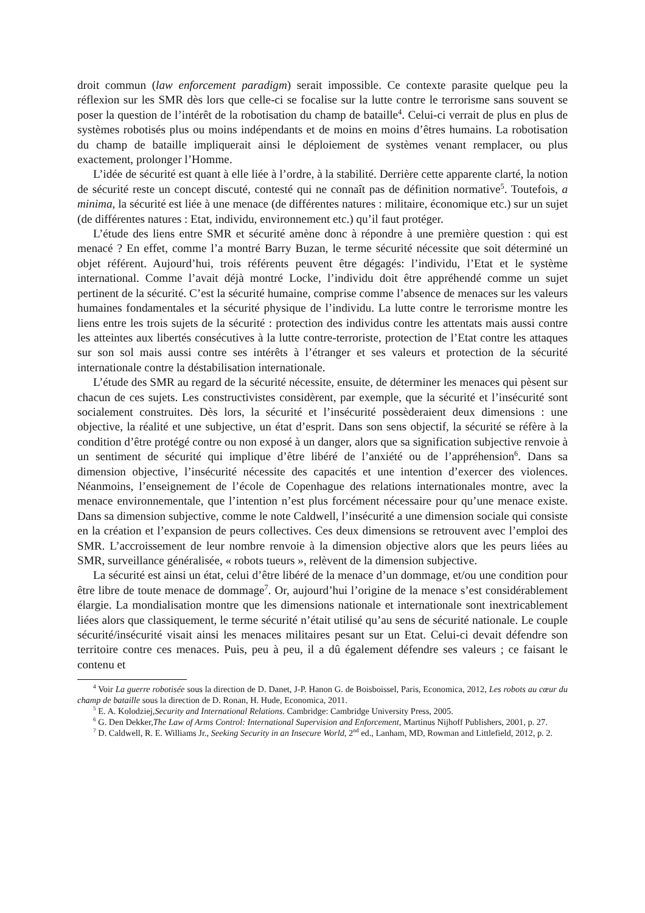droit commun (law enforcement paradigm) serait impossible. Ce contexte parasite quelque peu la réflexion sur les SMR dès lors que celle-ci se focalise sur la lutte contre le terrorisme sans souvent se poser la question de l’intérêt de la robotisation du champ de bataille<sup>4</sup>. Celui-ci verrait de plus en plus de systèmes robotisés plus ou moins indépendants et de moins en moins d’êtres humains. La robotisation du champ de bataille impliquerait ainsi le déploiement de systèmes venant remplacer, ou plus exactement, prolonger l’Homme.
L’idée de sécurité est quant à elle liée à l’ordre, à la stabilité. Derrière cette apparente clarté, la notion de sécurité reste un concept discuté, contesté qui ne connaît pas de définition normative<sup>5</sup>. Toutefois, a minima, la sécurité est liée à une menace (de différentes natures : militaire, économique etc.) sur un sujet (de différentes natures : Etat, individu, environnement etc.) qu’il faut protéger.
L’étude des liens entre SMR et sécurité amène donc à répondre à une première question : qui est menacé ? En effet, comme l’a montré Barry Buzan, le terme sécurité nécessite que soit déterminé un objet référent. Aujourd’hui, trois référents peuvent être dégagés: l’individu, l’Etat et le système international. Comme l’avait déjà montré Locke, l’individu doit être appréhendé comme un sujet pertinent de la sécurité. C’est la sécurité humaine, comprise comme l’absence de menaces sur les valeurs humaines fondamentales et la sécurité physique de l’individu. La lutte contre le terrorisme montre les liens entre les trois sujets de la sécurité : protection des individus contre les attentats mais aussi contre les atteintes aux libertés consécutives à la lutte contre-terroriste, protection de l’Etat contre les attaques sur son sol mais aussi contre ses intérêts à l’étranger et ses valeurs et protection de la sécurité internationale contre la déstabilisation internationale.
L’étude des SMR au regard de la sécurité nécessite, ensuite, de déterminer les menaces qui pèsent sur chacun de ces sujets. Les constructivistes considèrent, par exemple, que la sécurité et l’insécurité sont socialement construites. Dès lors, la sécurité et l’insécurité possèderaient deux dimensions : une objective, la réalité et une subjective, un état d’esprit. Dans son sens objectif, la sécurité se réfère à la condition d’être protégé contre ou non exposé à un danger, alors que sa signification subjective renvoie à un sentiment de sécurité qui implique d’être libéré de l’anxiété ou de l’appréhension<sup>6</sup>. Dans sa dimension objective, l’insécurité nécessite des capacités et une intention d’exercer des violences. Néanmoins, l’enseignement de l’école de Copenhague des relations internationales montre, avec la menace environnementale, que l’intention n’est plus forcément nécessaire pour qu’une menace existe. Dans sa dimension subjective, comme le note Caldwell, l’insécurité a une dimension sociale qui consiste en la création et l’expansion de peurs collectives. Ces deux dimensions se retrouvent avec l’emploi des SMR. L’accroissement de leur nombre renvoie à la dimension objective alors que les peurs liées au SMR, surveillance généralisée, « robots tueurs », relèvent de la dimension subjective.
La sécurité est ainsi un état, celui d’être libéré de la menace d’un dommage, et/ou une condition pour être libre de toute menace de dommage<sup>7</sup>. Or, aujourd’hui l’origine de la menace s’est considérablement élargie. La mondialisation montre que les dimensions nationale et internationale sont inextricablement liées alors que classiquement, le terme sécurité n’était utilisé qu’au sens de sécurité nationale. Le couple sécurité/insécurité visait ainsi les menaces militaires pesant sur un Etat. Celui-ci devait défendre son territoire contre ces menaces. Puis, peu à peu, il a dû également défendre ses valeurs ; ce faisant le contenu et
<sup>4</sup> Voir La guerre robotisée sous la direction de D. Danet, J-P. Hanon G. de Boisboissel, Paris, Economica, 2012, Les robots au cœur du champ de bataille sous la direction de D. Ronan, H. Hude, Economica, 2011.
<sup>5</sup> E. A. Kolodziej,Security and International Relations. Cambridge: Cambridge University Press, 2005.
<sup>6</sup> G. Den Dekker,The Law of Arms Control: International Supervision and Enforcement, Martinus Nijhoff Publishers, 2001, p. 27.
<sup>7</sup> D. Caldwell, R. E. Williams Jr., Seeking Security in an Insecure World, 2<sup>nd</sup> ed., Lanham, MD, Rowman and Littlefield, 2012, p. 2.